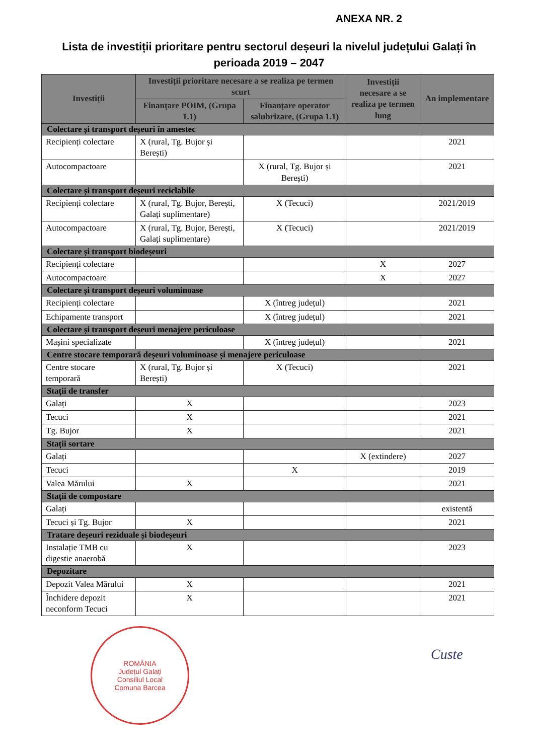ANEXA NR. 2
Lista de investiții prioritare pentru sectorul deșeuri la nivelul județului Galați în perioada 2019 – 2047
| Investiții | Investiții prioritare necesare a se realiza pe termen scurt | | Investiții necesare a se realiza pe termen lung | An implementare |
| --- | --- | --- | --- | --- |
| | Finanțare POIM, (Grupa 1.1) | Finanțare operator salubrizare, (Grupa 1.1) | | |
| Colectare și transport deșeuri în amestec | | | | |
| Recipienți colectare | X (rural, Tg. Bujor și Berești) | | | 2021 |
| Autocompactoare | | X (rural, Tg. Bujor și Berești) | | 2021 |
| Colectare și transport deșeuri reciclabile | | | | |
| Recipienți colectare | X (rural, Tg. Bujor, Berești, Galați suplimentare) | X (Tecuci) | | 2021/2019 |
| Autocompactoare | X (rural, Tg. Bujor, Berești, Galați suplimentare) | X (Tecuci) | | 2021/2019 |
| Colectare și transport biodeșeuri | | | | |
| Recipienți colectare | | | X | 2027 |
| Autocompactoare | | | X | 2027 |
| Colectare și transport deșeuri voluminoase | | | | |
| Recipienți colectare | | X (întreg județul) | | 2021 |
| Echipamente transport | | X (întreg județul) | | 2021 |
| Colectare și transport deșeuri menajere periculoase | | | | |
| Mașini specializate | | X (întreg județul) | | 2021 |
| Centre stocare temporară deșeuri voluminoase și menajere periculoase | | | | |
| Centre stocare temporară | X (rural, Tg. Bujor și Berești) | X (Tecuci) | | 2021 |
| Stații de transfer | | | | |
| Galați | X | | | 2023 |
| Tecuci | X | | | 2021 |
| Tg. Bujor | X | | | 2021 |
| Stații sortare | | | | |
| Galați | | | X (extindere) | 2027 |
| Tecuci | | X | | 2019 |
| Valea Mărului | X | | | 2021 |
| Stații de compostare | | | | |
| Galați | | | | existentă |
| Tecuci și Tg. Bujor | X | | | 2021 |
| Tratare deșeuri reziduale și biodeșeuri | | | | |
| Instalație TMB cu digestie anaerobă | X | | | 2023 |
| Depozitare | | | | |
| Depozit Valea Mărului | X | | | 2021 |
| Închidere depozit neconform Tecuci | X | | | 2021 |
ROMÂNIA
Județul Galați
Consiliul Local
Comuna Barcea
Custe